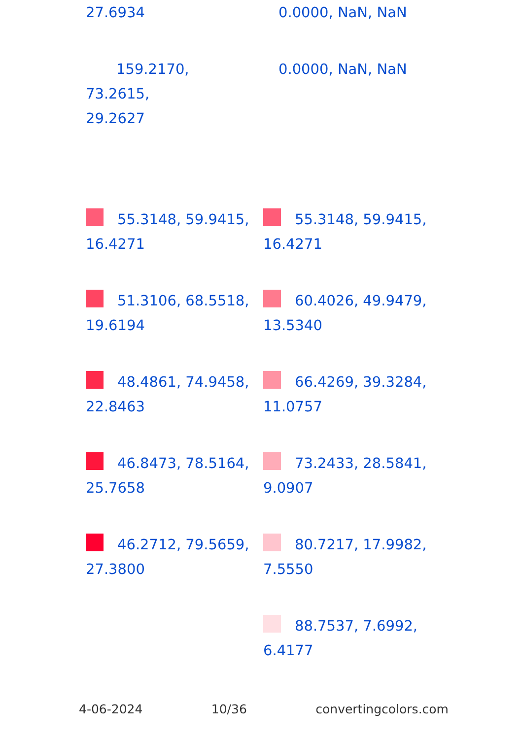27.6934 0.0000, NaN, NaN
159.2170, 73.2615,
29.2627
0.0000, NaN, NaN
55.3148, 59.9415,
16.4271
55.3148, 59.9415,
16.4271
51.3106, 68.5518,
19.6194
60.4026, 49.9479,
13.5340
48.4861, 74.9458,
22.8463
66.4269, 39.3284,
11.0757
46.8473, 78.5164,
25.7658
73.2433, 28.5841,
9.0907
46.2712, 79.5659,
27.3800
80.7217, 17.9982,
7.5550
88.7537, 7.6992,
6.4177
4-06-2024 10/36 convertingcolors.com